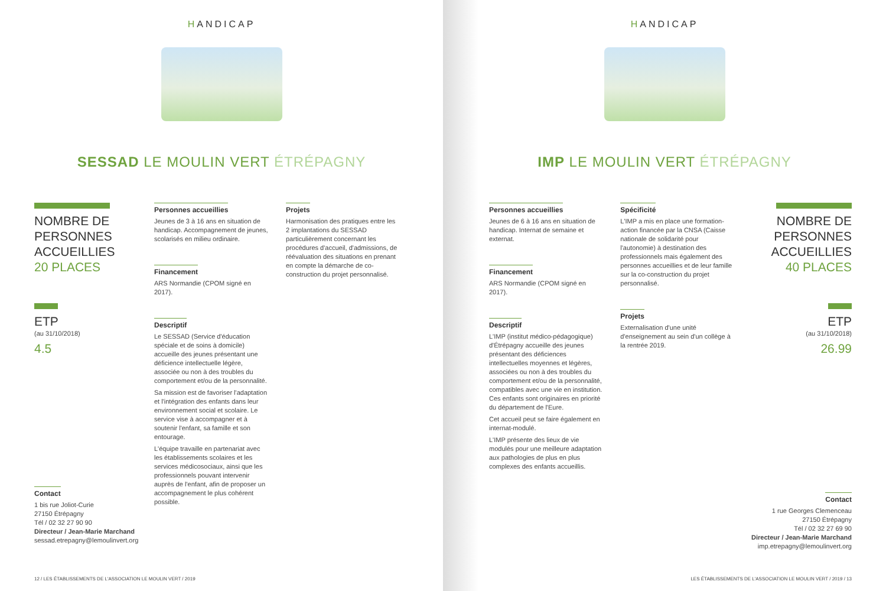HANDICAP
SESSAD LE MOULIN VERT ÉTRÉPAGNY
NOMBRE DE PERSONNES ACCUEILLIES
20 PLACES
ETP
(au 31/10/2018)
4.5
Contact
1 bis rue Joliot-Curie
27150 Étrépagny
Tél / 02 32 27 90 90
Directeur / Jean-Marie Marchand
sessad.etrepagny@lemoulinvert.org
Personnes accueillies
Jeunes de 3 à 16 ans en situation de handicap. Accompagnement de jeunes, scolarisés en milieu ordinaire.
Financement
ARS Normandie (CPOM signé en 2017).
Descriptif
Le SESSAD (Service d'éducation spéciale et de soins à domicile) accueille des jeunes présentant une déficience intellectuelle légère, associée ou non à des troubles du comportement et/ou de la personnalité.
Sa mission est de favoriser l'adaptation et l'intégration des enfants dans leur environnement social et scolaire. Le service vise à accompagner et à soutenir l'enfant, sa famille et son entourage.
L'équipe travaille en partenariat avec les établissements scolaires et les services médicosociaux, ainsi que les professionnels pouvant intervenir auprès de l'enfant, afin de proposer un accompagnement le plus cohérent possible.
Projets
Harmonisation des pratiques entre les 2 implantations du SESSAD particulièrement concernant les procédures d'accueil, d'admissions, de réévaluation des situations en prenant en compte la démarche de co-construction du projet personnalisé.
12 / LES ÉTABLISSEMENTS DE L'ASSOCIATION LE MOULIN VERT / 2019
HANDICAP
IMP LE MOULIN VERT ÉTRÉPAGNY
Personnes accueillies
Jeunes de 6 à 16 ans en situation de handicap. Internat de semaine et externat.
Financement
ARS Normandie (CPOM signé en 2017).
Descriptif
L'IMP (institut médico-pédagogique) d'Étrépagny accueille des jeunes présentant des déficiences intellectuelles moyennes et légères, associées ou non à des troubles du comportement et/ou de la personnalité, compatibles avec une vie en institution. Ces enfants sont originaires en priorité du département de l'Eure.
Cet accueil peut se faire également en internat-modulé.
L'IMP présente des lieux de vie modulés pour une meilleure adaptation aux pathologies de plus en plus complexes des enfants accueillis.
Spécificité
L'IMP a mis en place une formation-action financée par la CNSA (Caisse nationale de solidarité pour l'autonomie) à destination des professionnels mais également des personnes accueillies et de leur famille sur la co-construction du projet personnalisé.
Projets
Externalisation d'une unité d'enseignement au sein d'un collège à la rentrée 2019.
NOMBRE DE PERSONNES ACCUEILLIES
40 PLACES
ETP
(au 31/10/2018)
26.99
Contact
1 rue Georges Clemenceau
27150 Étrépagny
Tél / 02 32 27 69 90
Directeur / Jean-Marie Marchand
imp.etrepagny@lemoulinvert.org
LES ÉTABLISSEMENTS DE L'ASSOCIATION LE MOULIN VERT / 2019 / 13